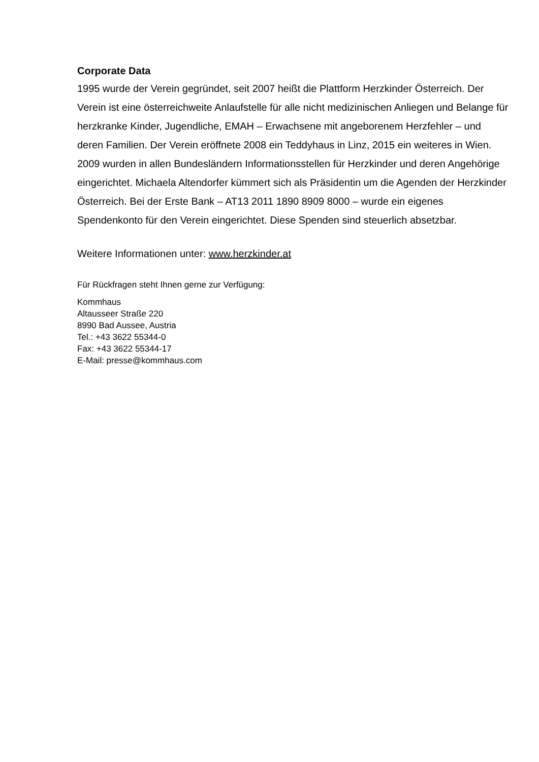Corporate Data
1995 wurde der Verein gegründet, seit 2007 heißt die Plattform Herzkinder Österreich. Der Verein ist eine österreichweite Anlaufstelle für alle nicht medizinischen Anliegen und Belange für herzkranke Kinder, Jugendliche, EMAH – Erwachsene mit angeborenem Herzfehler – und deren Familien. Der Verein eröffnete 2008 ein Teddyhaus in Linz, 2015 ein weiteres in Wien. 2009 wurden in allen Bundesländern Informationsstellen für Herzkinder und deren Angehörige eingerichtet. Michaela Altendorfer kümmert sich als Präsidentin um die Agenden der Herzkinder Österreich. Bei der Erste Bank – AT13 2011 1890 8909 8000 – wurde ein eigenes Spendenkonto für den Verein eingerichtet. Diese Spenden sind steuerlich absetzbar.
Weitere Informationen unter: www.herzkinder.at
Für Rückfragen steht Ihnen gerne zur Verfügung:
Kommhaus
Altausseer Straße 220
8990 Bad Aussee, Austria
Tel.: +43 3622 55344-0
Fax: +43 3622 55344-17
E-Mail: presse@kommhaus.com